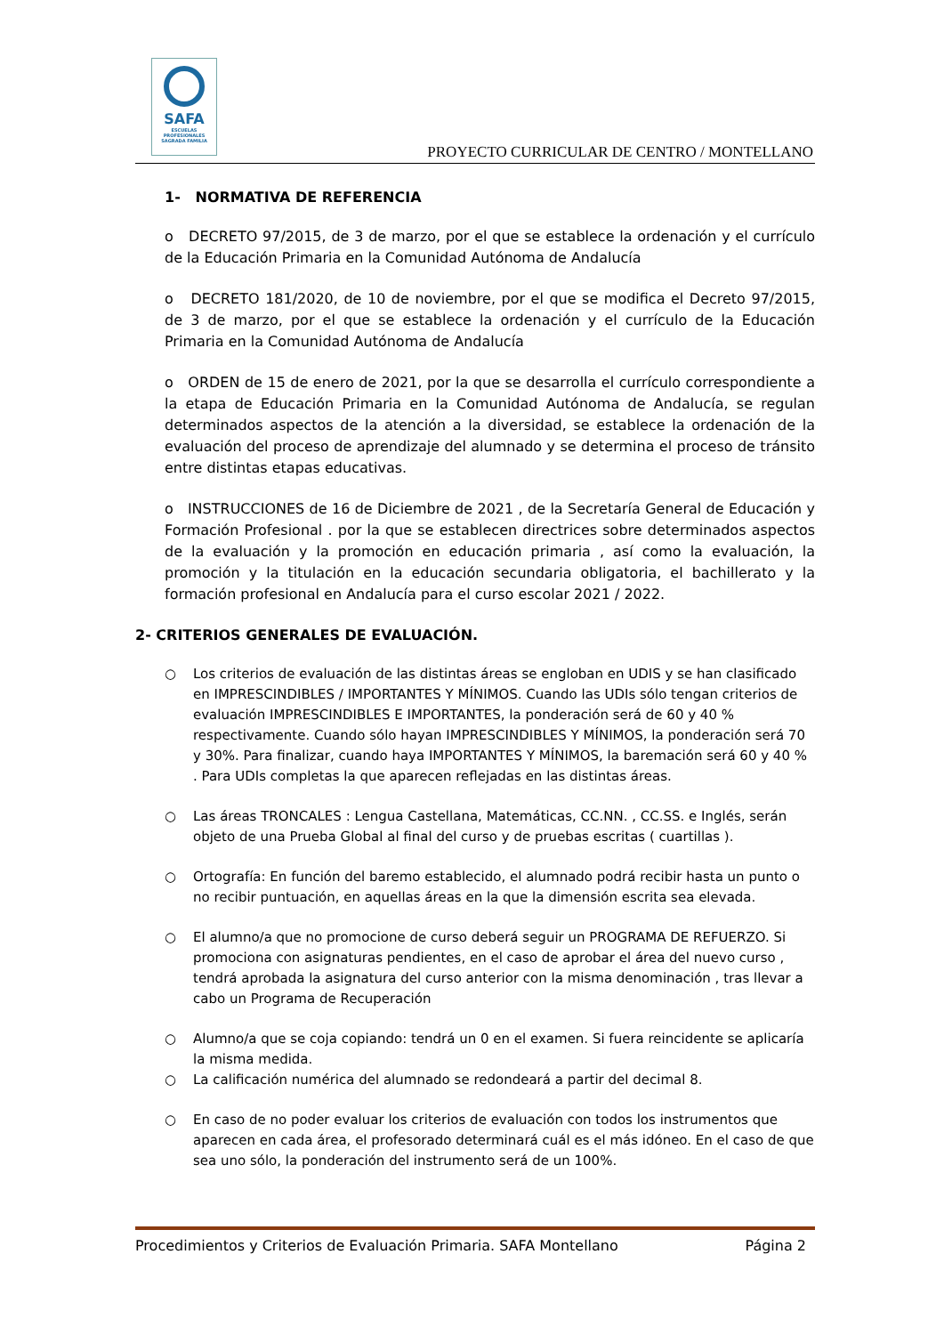SAFA
ESCUELAS PROFESIONALES
SAGRADA FAMILIA
PROYECTO CURRICULAR DE CENTRO / MONTELLANO
1- NORMATIVA DE REFERENCIA
o DECRETO 97/2015, de 3 de marzo, por el que se establece la ordenación y el currículo de la Educación Primaria en la Comunidad Autónoma de Andalucía
o DECRETO 181/2020, de 10 de noviembre, por el que se modifica el Decreto 97/2015, de 3 de marzo, por el que se establece la ordenación y el currículo de la Educación Primaria en la Comunidad Autónoma de Andalucía
o ORDEN de 15 de enero de 2021, por la que se desarrolla el currículo correspondiente a la etapa de Educación Primaria en la Comunidad Autónoma de Andalucía, se regulan determinados aspectos de la atención a la diversidad, se establece la ordenación de la evaluación del proceso de aprendizaje del alumnado y se determina el proceso de tránsito entre distintas etapas educativas.
o INSTRUCCIONES de 16 de Diciembre de 2021 , de la Secretaría General de Educación y Formación Profesional . por la que se establecen directrices sobre determinados aspectos de la evaluación y la promoción en educación primaria , así como la evaluación, la promoción y la titulación en la educación secundaria obligatoria, el bachillerato y la formación profesional en Andalucía para el curso escolar 2021 / 2022.
2- CRITERIOS GENERALES DE EVALUACIÓN.
○ Los criterios de evaluación de las distintas áreas se engloban en UDIS y se han clasificado en IMPRESCINDIBLES / IMPORTANTES Y MÍNIMOS. Cuando las UDIs sólo tengan criterios de evaluación IMPRESCINDIBLES E IMPORTANTES, la ponderación será de 60 y 40 % respectivamente. Cuando sólo hayan IMPRESCINDIBLES Y MÍNIMOS, la ponderación será 70 y 30%. Para finalizar, cuando haya IMPORTANTES Y MÍNIMOS, la baremación será 60 y 40 % . Para UDIs completas la que aparecen reflejadas en las distintas áreas.
○ Las áreas TRONCALES : Lengua Castellana, Matemáticas, CC.NN. , CC.SS. e Inglés, serán objeto de una Prueba Global al final del curso y de pruebas escritas ( cuartillas ).
○ Ortografía: En función del baremo establecido, el alumnado podrá recibir hasta un punto o no recibir puntuación, en aquellas áreas en la que la dimensión escrita sea elevada.
○ El alumno/a que no promocione de curso deberá seguir un PROGRAMA DE REFUERZO. Si promociona con asignaturas pendientes, en el caso de aprobar el área del nuevo curso , tendrá aprobada la asignatura del curso anterior con la misma denominación , tras llevar a cabo un Programa de Recuperación
○ Alumno/a que se coja copiando: tendrá un 0 en el examen. Si fuera reincidente se aplicaría la misma medida.
○ La calificación numérica del alumnado se redondeará a partir del decimal 8.
○ En caso de no poder evaluar los criterios de evaluación con todos los instrumentos que aparecen en cada área, el profesorado determinará cuál es el más idóneo. En el caso de que sea uno sólo, la ponderación del instrumento será de un 100%.
Procedimientos y Criterios de Evaluación Primaria. SAFA Montellano Página 2